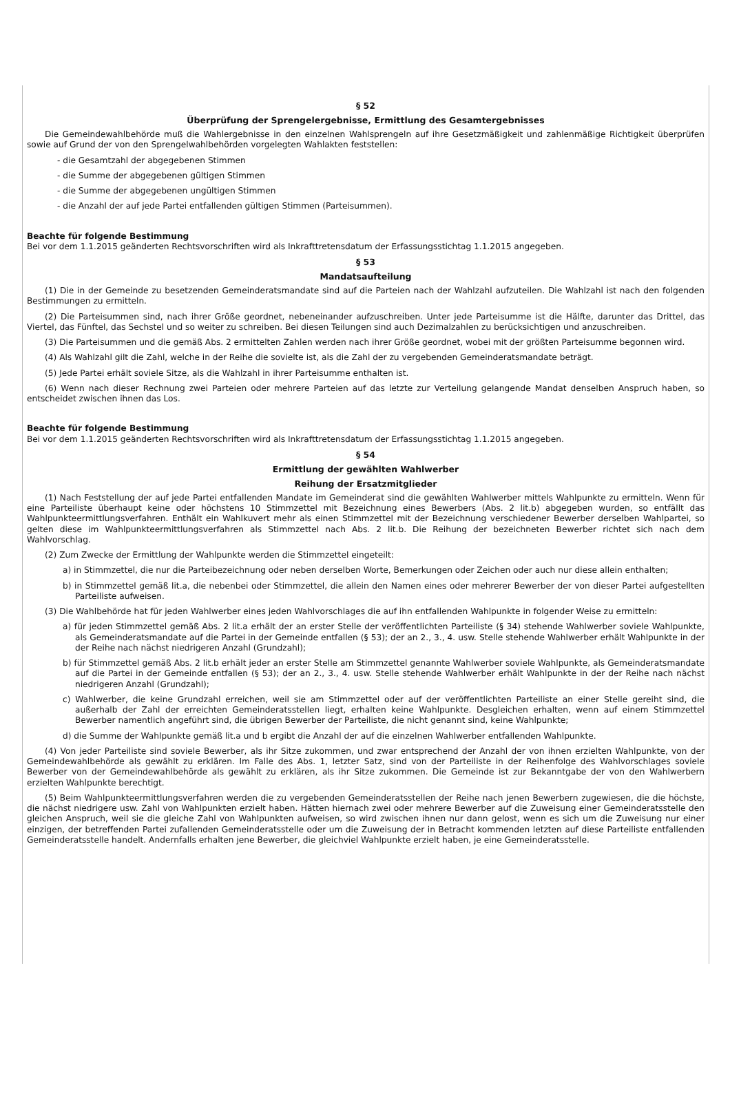§ 52
Überprüfung der Sprengelergebnisse, Ermittlung des Gesamtergebnisses
Die Gemeindewahlbehörde muß die Wahlergebnisse in den einzelnen Wahlsprengeln auf ihre Gesetzmäßigkeit und zahlenmäßige Richtigkeit überprüfen sowie auf Grund der von den Sprengelwahlbehörden vorgelegten Wahlakten feststellen:
- die Gesamtzahl der abgegebenen Stimmen
- die Summe der abgegebenen gültigen Stimmen
- die Summe der abgegebenen ungültigen Stimmen
- die Anzahl der auf jede Partei entfallenden gültigen Stimmen (Parteisummen).
Beachte für folgende Bestimmung
Bei vor dem 1.1.2015 geänderten Rechtsvorschriften wird als Inkrafttretensdatum der Erfassungsstichtag 1.1.2015 angegeben.
§ 53
Mandatsaufteilung
(1) Die in der Gemeinde zu besetzenden Gemeinderatsmandate sind auf die Parteien nach der Wahlzahl aufzuteilen. Die Wahlzahl ist nach den folgenden Bestimmungen zu ermitteln.
(2) Die Parteisummen sind, nach ihrer Größe geordnet, nebeneinander aufzuschreiben. Unter jede Parteisumme ist die Hälfte, darunter das Drittel, das Viertel, das Fünftel, das Sechstel und so weiter zu schreiben. Bei diesen Teilungen sind auch Dezimalzahlen zu berücksichtigen und anzuschreiben.
(3) Die Parteisummen und die gemäß Abs. 2 ermittelten Zahlen werden nach ihrer Größe geordnet, wobei mit der größten Parteisumme begonnen wird.
(4) Als Wahlzahl gilt die Zahl, welche in der Reihe die sovielte ist, als die Zahl der zu vergebenden Gemeinderatsmandate beträgt.
(5) Jede Partei erhält soviele Sitze, als die Wahlzahl in ihrer Parteisumme enthalten ist.
(6) Wenn nach dieser Rechnung zwei Parteien oder mehrere Parteien auf das letzte zur Verteilung gelangende Mandat denselben Anspruch haben, so entscheidet zwischen ihnen das Los.
Beachte für folgende Bestimmung
Bei vor dem 1.1.2015 geänderten Rechtsvorschriften wird als Inkrafttretensdatum der Erfassungsstichtag 1.1.2015 angegeben.
§ 54
Ermittlung der gewählten Wahlwerber
Reihung der Ersatzmitglieder
(1) Nach Feststellung der auf jede Partei entfallenden Mandate im Gemeinderat sind die gewählten Wahlwerber mittels Wahlpunkte zu ermitteln. Wenn für eine Parteiliste überhaupt keine oder höchstens 10 Stimmzettel mit Bezeichnung eines Bewerbers (Abs. 2 lit.b) abgegeben wurden, so entfällt das Wahlpunkteermittlungsverfahren. Enthält ein Wahlkuvert mehr als einen Stimmzettel mit der Bezeichnung verschiedener Bewerber derselben Wahlpartei, so gelten diese im Wahlpunkteermittlungsverfahren als Stimmzettel nach Abs. 2 lit.b. Die Reihung der bezeichneten Bewerber richtet sich nach dem Wahlvorschlag.
(2) Zum Zwecke der Ermittlung der Wahlpunkte werden die Stimmzettel eingeteilt:
a) in Stimmzettel, die nur die Parteibezeichnung oder neben derselben Worte, Bemerkungen oder Zeichen oder auch nur diese allein enthalten;
b) in Stimmzettel gemäß lit.a, die nebenbei oder Stimmzettel, die allein den Namen eines oder mehrerer Bewerber der von dieser Partei aufgestellten Parteiliste aufweisen.
(3) Die Wahlbehörde hat für jeden Wahlwerber eines jeden Wahlvorschlages die auf ihn entfallenden Wahlpunkte in folgender Weise zu ermitteln:
a) für jeden Stimmzettel gemäß Abs. 2 lit.a erhält der an erster Stelle der veröffentlichten Parteiliste (§ 34) stehende Wahlwerber soviele Wahlpunkte, als Gemeinderatsmandate auf die Partei in der Gemeinde entfallen (§ 53); der an 2., 3., 4. usw. Stelle stehende Wahlwerber erhält Wahlpunkte in der der Reihe nach nächst niedrigeren Anzahl (Grundzahl);
b) für Stimmzettel gemäß Abs. 2 lit.b erhält jeder an erster Stelle am Stimmzettel genannte Wahlwerber soviele Wahlpunkte, als Gemeinderatsmandate auf die Partei in der Gemeinde entfallen (§ 53); der an 2., 3., 4. usw. Stelle stehende Wahlwerber erhält Wahlpunkte in der der Reihe nach nächst niedrigeren Anzahl (Grundzahl);
c) Wahlwerber, die keine Grundzahl erreichen, weil sie am Stimmzettel oder auf der veröffentlichten Parteiliste an einer Stelle gereiht sind, die außerhalb der Zahl der erreichten Gemeinderatsstellen liegt, erhalten keine Wahlpunkte. Desgleichen erhalten, wenn auf einem Stimmzettel Bewerber namentlich angeführt sind, die übrigen Bewerber der Parteiliste, die nicht genannt sind, keine Wahlpunkte;
d) die Summe der Wahlpunkte gemäß lit.a und b ergibt die Anzahl der auf die einzelnen Wahlwerber entfallenden Wahlpunkte.
(4) Von jeder Parteiliste sind soviele Bewerber, als ihr Sitze zukommen, und zwar entsprechend der Anzahl der von ihnen erzielten Wahlpunkte, von der Gemeindewahlbehörde als gewählt zu erklären. Im Falle des Abs. 1, letzter Satz, sind von der Parteiliste in der Reihenfolge des Wahlvorschlages soviele Bewerber von der Gemeindewahlbehörde als gewählt zu erklären, als ihr Sitze zukommen. Die Gemeinde ist zur Bekanntgabe der von den Wahlwerbern erzielten Wahlpunkte berechtigt.
(5) Beim Wahlpunkteermittlungsverfahren werden die zu vergebenden Gemeinderatsstellen der Reihe nach jenen Bewerbern zugewiesen, die die höchste, die nächst niedrigere usw. Zahl von Wahlpunkten erzielt haben. Hätten hiernach zwei oder mehrere Bewerber auf die Zuweisung einer Gemeinderatsstelle den gleichen Anspruch, weil sie die gleiche Zahl von Wahlpunkten aufweisen, so wird zwischen ihnen nur dann gelost, wenn es sich um die Zuweisung nur einer einzigen, der betreffenden Partei zufallenden Gemeinderatsstelle oder um die Zuweisung der in Betracht kommenden letzten auf diese Parteiliste entfallenden Gemeinderatsstelle handelt. Andernfalls erhalten jene Bewerber, die gleichviel Wahlpunkte erzielt haben, je eine Gemeinderatsstelle.